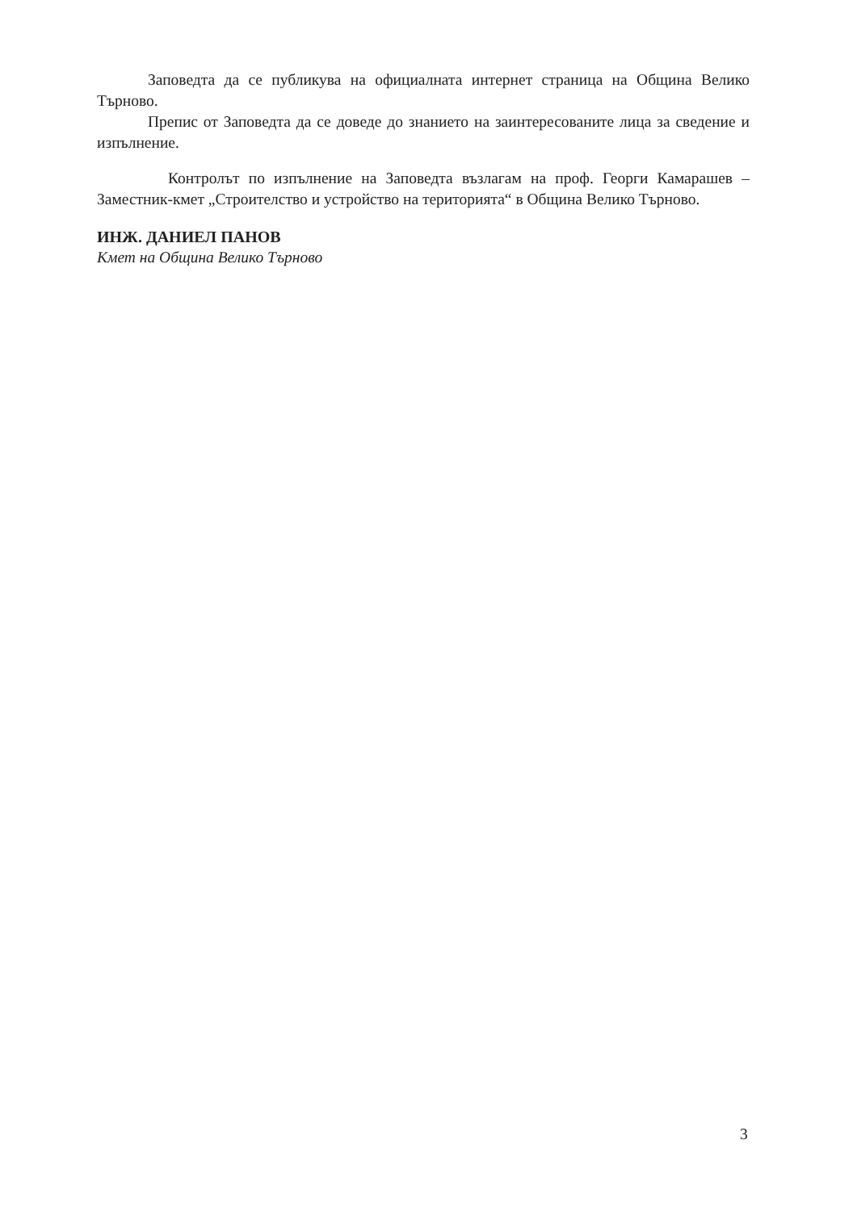Заповедта да се публикува на официалната интернет страница на Община Велико Търново.
Препис от Заповедта да се доведе до знанието на заинтересованите лица за сведение и изпълнение.
Контролът по изпълнение на Заповедта възлагам на проф. Георги Камарашев – Заместник-кмет „Строителство и устройство на територията“ в Община Велико Търново.
ИНЖ. ДАНИЕЛ ПАНОВ
Кмет на Община Велико Търново
3